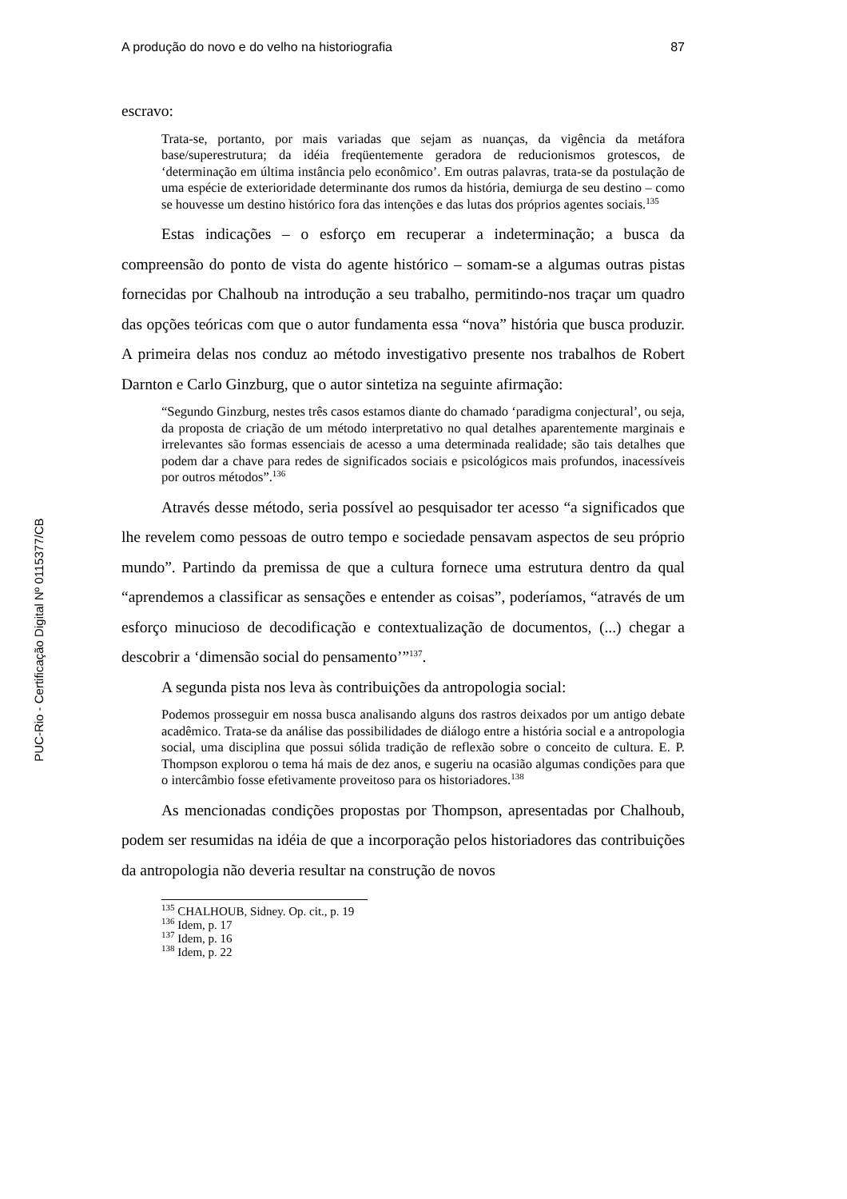PUC-Rio - Certificação Digital Nº 0115377/CB
A produção do novo e do velho na historiografia 87
escravo:
Trata-se, portanto, por mais variadas que sejam as nuanças, da vigência da metáfora base/superestrutura; da idéia freqüentemente geradora de reducionismos grotescos, de ‘determinação em última instância pelo econômico’. Em outras palavras, trata-se da postulação de uma espécie de exterioridade determinante dos rumos da história, demiurga de seu destino – como se houvesse um destino histórico fora das intenções e das lutas dos próprios agentes sociais.<sup>135</sup>
Estas indicações – o esforço em recuperar a indeterminação; a busca da compreensão do ponto de vista do agente histórico – somam-se a algumas outras pistas fornecidas por Chalhoub na introdução a seu trabalho, permitindo-nos traçar um quadro das opções teóricas com que o autor fundamenta essa “nova” história que busca produzir. A primeira delas nos conduz ao método investigativo presente nos trabalhos de Robert Darnton e Carlo Ginzburg, que o autor sintetiza na seguinte afirmação:
“Segundo Ginzburg, nestes três casos estamos diante do chamado ‘paradigma conjectural’, ou seja, da proposta de criação de um método interpretativo no qual detalhes aparentemente marginais e irrelevantes são formas essenciais de acesso a uma determinada realidade; são tais detalhes que podem dar a chave para redes de significados sociais e psicológicos mais profundos, inacessíveis por outros métodos”.<sup>136</sup>
Através desse método, seria possível ao pesquisador ter acesso “a significados que lhe revelem como pessoas de outro tempo e sociedade pensavam aspectos de seu próprio mundo”. Partindo da premissa de que a cultura fornece uma estrutura dentro da qual “aprendemos a classificar as sensações e entender as coisas”, poderíamos, “através de um esforço minucioso de decodificação e contextualização de documentos, (...) chegar a descobrir a ‘dimensão social do pensamento’”<sup>137</sup>.
A segunda pista nos leva às contribuições da antropologia social:
Podemos prosseguir em nossa busca analisando alguns dos rastros deixados por um antigo debate acadêmico. Trata-se da análise das possibilidades de diálogo entre a história social e a antropologia social, uma disciplina que possui sólida tradição de reflexão sobre o conceito de cultura. E. P. Thompson explorou o tema há mais de dez anos, e sugeriu na ocasião algumas condições para que o intercâmbio fosse efetivamente proveitoso para os historiadores.<sup>138</sup>
As mencionadas condições propostas por Thompson, apresentadas por Chalhoub, podem ser resumidas na idéia de que a incorporação pelos historiadores das contribuições da antropologia não deveria resultar na construção de novos
<sup>135</sup> CHALHOUB, Sidney. Op. cit., p. 19
<sup>136</sup> Idem, p. 17
<sup>137</sup> Idem, p. 16
<sup>138</sup> Idem, p. 22